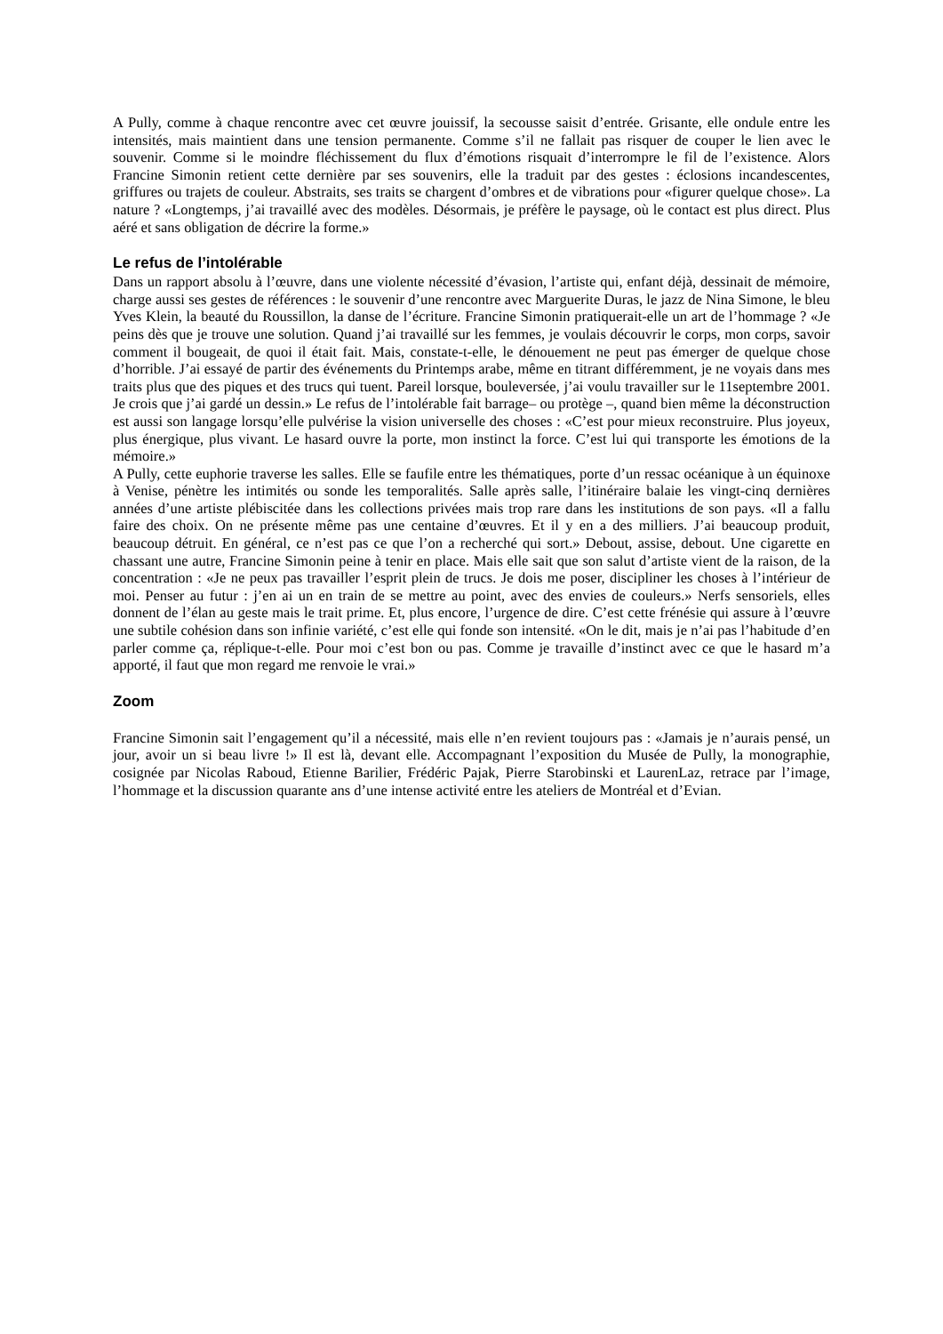A Pully, comme à chaque rencontre avec cet œuvre jouissif, la secousse saisit d’entrée. Grisante, elle ondule entre les intensités, mais maintient dans une tension permanente. Comme s’il ne fallait pas risquer de couper le lien avec le souvenir. Comme si le moindre fléchissement du flux d’émotions risquait d’interrompre le fil de l’existence. Alors Francine Simonin retient cette dernière par ses souvenirs, elle la traduit par des gestes : éclosions incandescentes, griffures ou trajets de couleur. Abstraits, ses traits se chargent d’ombres et de vibrations pour «figurer quelque chose». La nature ? «Longtemps, j’ai travaillé avec des modèles. Désormais, je préfère le paysage, où le contact est plus direct. Plus aéré et sans obligation de décrire la forme.»
Le refus de l’intolérable
Dans un rapport absolu à l’œuvre, dans une violente nécessité d’évasion, l’artiste qui, enfant déjà, dessinait de mémoire, charge aussi ses gestes de références : le souvenir d’une rencontre avec Marguerite Duras, le jazz de Nina Simone, le bleu Yves Klein, la beauté du Roussillon, la danse de l’écriture. Francine Simonin pratiquerait-elle un art de l’hommage ? «Je peins dès que je trouve une solution. Quand j’ai travaillé sur les femmes, je voulais découvrir le corps, mon corps, savoir comment il bougeait, de quoi il était fait. Mais, constate-t-elle, le dénouement ne peut pas émerger de quelque chose d’horrible. J’ai essayé de partir des événements du Printemps arabe, même en titrant différemment, je ne voyais dans mes traits plus que des piques et des trucs qui tuent. Pareil lorsque, bouleversée, j’ai voulu travailler sur le 11septembre 2001. Je crois que j’ai gardé un dessin.» Le refus de l’intolérable fait barrage– ou protège –, quand bien même la déconstruction est aussi son langage lorsqu’elle pulvérise la vision universelle des choses : «C’est pour mieux reconstruire. Plus joyeux, plus énergique, plus vivant. Le hasard ouvre la porte, mon instinct la force. C’est lui qui transporte les émotions de la mémoire.»
A Pully, cette euphorie traverse les salles. Elle se faufile entre les thématiques, porte d’un ressac océanique à un équinoxe à Venise, pénètre les intimités ou sonde les temporalités. Salle après salle, l’itinéraire balaie les vingt-cinq dernières années d’une artiste plébiscitée dans les collections privées mais trop rare dans les institutions de son pays. «Il a fallu faire des choix. On ne présente même pas une centaine d’œuvres. Et il y en a des milliers. J’ai beaucoup produit, beaucoup détruit. En général, ce n’est pas ce que l’on a recherché qui sort.» Debout, assise, debout. Une cigarette en chassant une autre, Francine Simonin peine à tenir en place. Mais elle sait que son salut d’artiste vient de la raison, de la concentration : «Je ne peux pas travailler l’esprit plein de trucs. Je dois me poser, discipliner les choses à l’intérieur de moi. Penser au futur : j’en ai un en train de se mettre au point, avec des envies de couleurs.» Nerfs sensoriels, elles donnent de l’élan au geste mais le trait prime. Et, plus encore, l’urgence de dire. C’est cette frénésie qui assure à l’œuvre une subtile cohésion dans son infinie variété, c’est elle qui fonde son intensité. «On le dit, mais je n’ai pas l’habitude d’en parler comme ça, réplique-t-elle. Pour moi c’est bon ou pas. Comme je travaille d’instinct avec ce que le hasard m’a apporté, il faut que mon regard me renvoie le vrai.»
Zoom
Francine Simonin sait l’engagement qu’il a nécessité, mais elle n’en revient toujours pas : «Jamais je n’aurais pensé, un jour, avoir un si beau livre !» Il est là, devant elle. Accompagnant l’exposition du Musée de Pully, la monographie, cosignée par Nicolas Raboud, Etienne Barilier, Frédéric Pajak, Pierre Starobinski et LaurenLaz, retrace par l’image, l’hommage et la discussion quarante ans d’une intense activité entre les ateliers de Montréal et d’Evian.